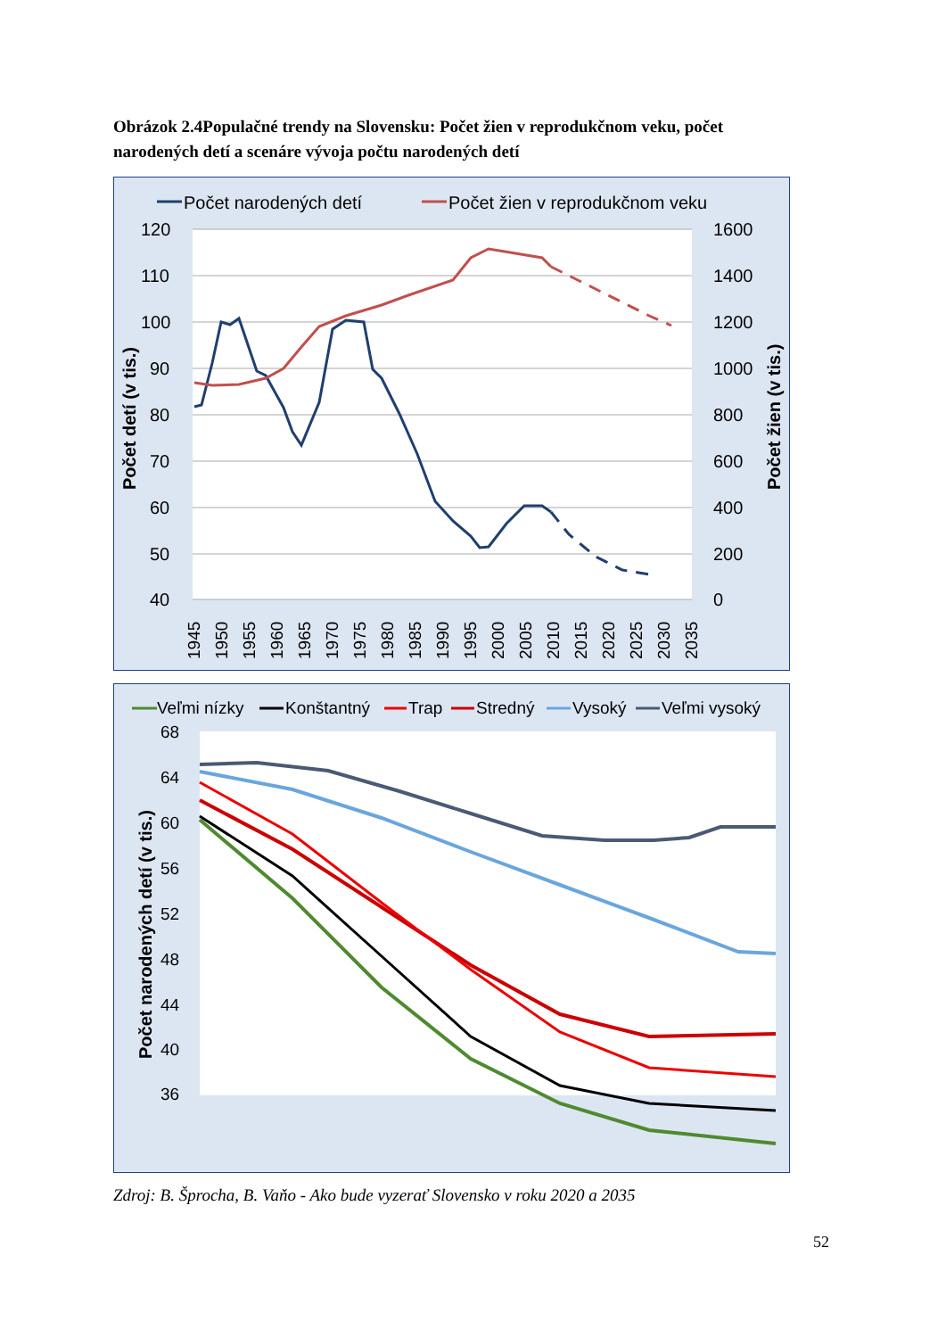Obrázok 2.4Populačné trendy na Slovensku: Počet žien v reprodukčnom veku, počet narodených detí a scenáre vývoja počtu narodených detí
Počet narodených detí
Počet žien v reprodukčnom veku
120
110
100
90
80
70
60
50
40
1600
1400
1200
1000
800
600
400
200
0
Počet detí (v tis.)
Počet žien (v tis.)
1945
1950
1955
1960
1965
1970
1975
1980
1985
1990
1995
2000
2005
2010
2015
2020
2025
2030
2035
Veľmi nízky
Konštantný
Trap
Stredný
Vysoký
Veľmi vysoký
68
64
60
56
52
48
44
40
36
Počet narodených detí (v tis.)
Zdroj: B. Šprocha, B. Vaňo - Ako bude vyzerať Slovensko v roku 2020 a 2035
52